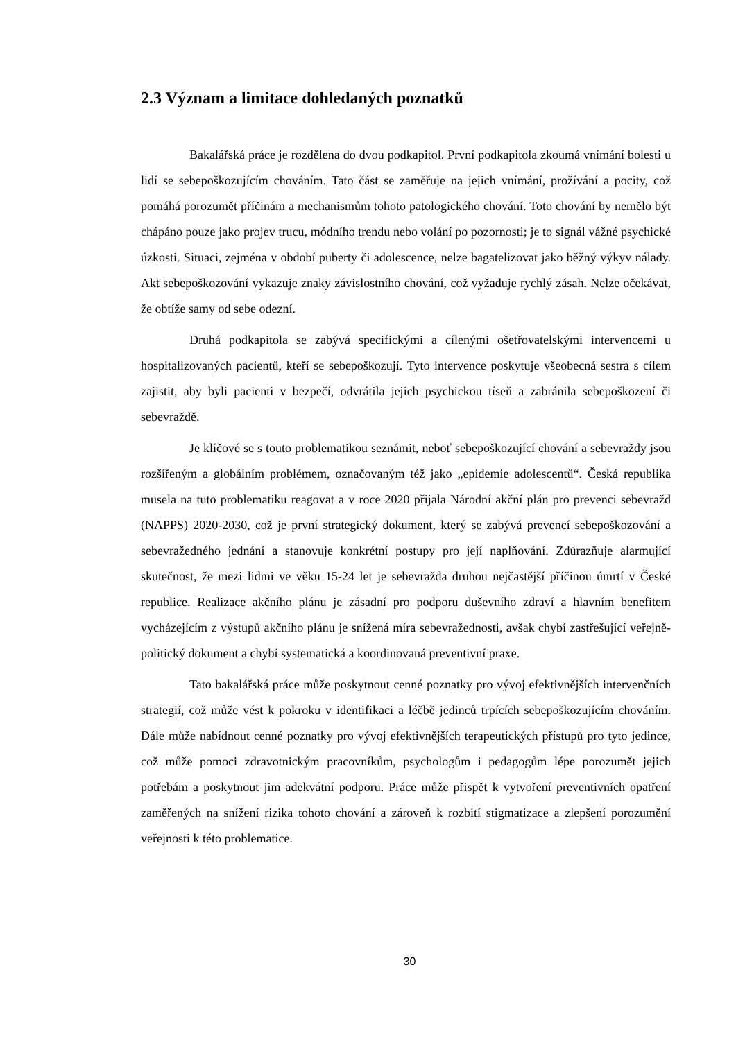2.3 Význam a limitace dohledaných poznatků
Bakalářská práce je rozdělena do dvou podkapitol. První podkapitola zkoumá vnímání bolesti u lidí se sebepoškozujícím chováním. Tato část se zaměřuje na jejich vnímání, prožívání a pocity, což pomáhá porozumět příčinám a mechanismům tohoto patologického chování. Toto chování by nemělo být chápáno pouze jako projev trucu, módního trendu nebo volání po pozornosti; je to signál vážné psychické úzkosti. Situaci, zejména v období puberty či adolescence, nelze bagatelizovat jako běžný výkyv nálady. Akt sebepoškozování vykazuje znaky závislostního chování, což vyžaduje rychlý zásah. Nelze očekávat, že obtíže samy od sebe odezní.
Druhá podkapitola se zabývá specifickými a cílenými ošetřovatelskými intervencemi u hospitalizovaných pacientů, kteří se sebepoškozují. Tyto intervence poskytuje všeobecná sestra s cílem zajistit, aby byli pacienti v bezpečí, odvrátila jejich psychickou tíseň a zabránila sebepoškození či sebevraždě.
Je klíčové se s touto problematikou seznámit, neboť sebepoškozující chování a sebevraždy jsou rozšířeným a globálním problémem, označovaným též jako „epidemie adolescentů“. Česká republika musela na tuto problematiku reagovat a v roce 2020 přijala Národní akční plán pro prevenci sebevražd (NAPPS) 2020-2030, což je první strategický dokument, který se zabývá prevencí sebepoškozování a sebevražedného jednání a stanovuje konkrétní postupy pro její naplňování. Zdůrazňuje alarmující skutečnost, že mezi lidmi ve věku 15-24 let je sebevražda druhou nejčastější příčinou úmrtí v České republice. Realizace akčního plánu je zásadní pro podporu duševního zdraví a hlavním benefitem vycházejícím z výstupů akčního plánu je snížená míra sebevražednosti, avšak chybí zastřešující veřejně-politický dokument a chybí systematická a koordinovaná preventivní praxe.
Tato bakalářská práce může poskytnout cenné poznatky pro vývoj efektivnějších intervenčních strategií, což může vést k pokroku v identifikaci a léčbě jedinců trpících sebepoškozujícím chováním. Dále může nabídnout cenné poznatky pro vývoj efektivnějších terapeutických přístupů pro tyto jedince, což může pomoci zdravotnickým pracovníkům, psychologům i pedagogům lépe porozumět jejich potřebám a poskytnout jim adekvátní podporu. Práce může přispět k vytvoření preventivních opatření zaměřených na snížení rizika tohoto chování a zároveň k rozbití stigmatizace a zlepšení porozumění veřejnosti k této problematice.
30